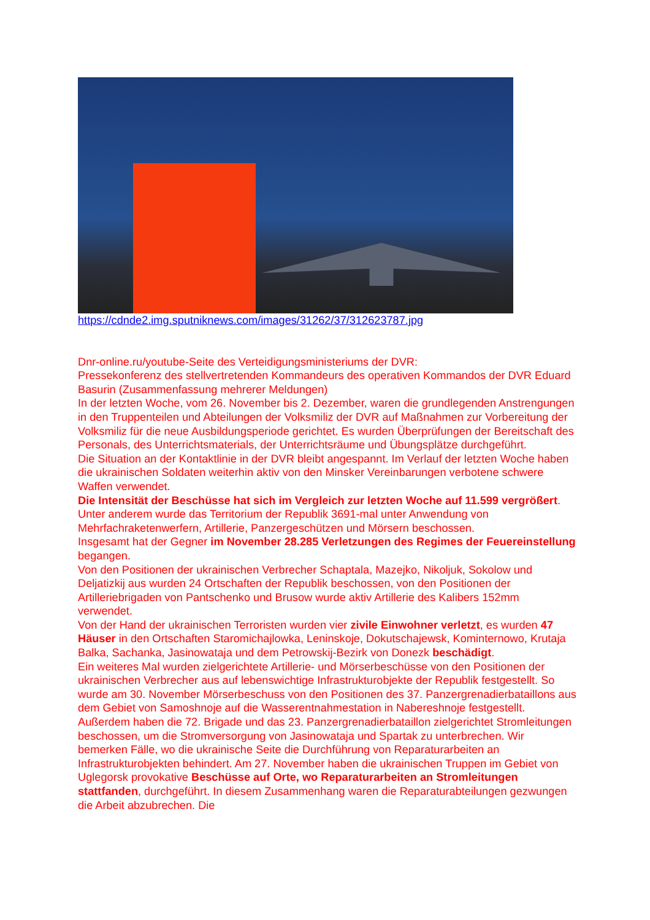https://cdnde2.img.sputniknews.com/images/31262/37/312623787.jpg
Dnr-online.ru/youtube-Seite des Verteidigungsministeriums der DVR:
Pressekonferenz des stellvertretenden Kommandeurs des operativen Kommandos der DVR Eduard Basurin (Zusammenfassung mehrerer Meldungen)
In der letzten Woche, vom 26. November bis 2. Dezember, waren die grundlegenden Anstrengungen in den Truppenteilen und Abteilungen der Volksmiliz der DVR auf Maßnahmen zur Vorbereitung der Volksmiliz für die neue Ausbildungsperiode gerichtet. Es wurden Überprüfungen der Bereitschaft des Personals, des Unterrichtsmaterials, der Unterrichtsräume und Übungsplätze durchgeführt.
Die Situation an der Kontaktlinie in der DVR bleibt angespannt. Im Verlauf der letzten Woche haben die ukrainischen Soldaten weiterhin aktiv von den Minsker Vereinbarungen verbotene schwere Waffen verwendet.
Die Intensität der Beschüsse hat sich im Vergleich zur letzten Woche auf 11.599 vergrößert. Unter anderem wurde das Territorium der Republik 3691-mal unter Anwendung von Mehrfachraketenwerfern, Artillerie, Panzergeschützen und Mörsern beschossen.
Insgesamt hat der Gegner im November 28.285 Verletzungen des Regimes der Feuereinstellung begangen.
Von den Positionen der ukrainischen Verbrecher Schaptala, Mazejko, Nikoljuk, Sokolow und Deljatizkij aus wurden 24 Ortschaften der Republik beschossen, von den Positionen der Artilleriebrigaden von Pantschenko und Brusow wurde aktiv Artillerie des Kalibers 152mm verwendet.
Von der Hand der ukrainischen Terroristen wurden vier zivile Einwohner verletzt, es wurden 47 Häuser in den Ortschaften Staromichajlowka, Leninskoje, Dokutschajewsk, Kominternowo, Krutaja Balka, Sachanka, Jasinowataja und dem Petrowskij-Bezirk von Donezk beschädigt.
Ein weiteres Mal wurden zielgerichtete Artillerie- und Mörserbeschüsse von den Positionen der ukrainischen Verbrecher aus auf lebenswichtige Infrastrukturobjekte der Republik festgestellt. So wurde am 30. November Mörserbeschuss von den Positionen des 37. Panzergrenadierbataillons aus dem Gebiet von Samoshnoje auf die Wasserentnahmestation in Nabereshnoje festgestellt.
Außerdem haben die 72. Brigade und das 23. Panzergrenadierbataillon zielgerichtet Stromleitungen beschossen, um die Stromversorgung von Jasinowataja und Spartak zu unterbrechen. Wir bemerken Fälle, wo die ukrainische Seite die Durchführung von Reparaturarbeiten an Infrastrukturobjekten behindert. Am 27. November haben die ukrainischen Truppen im Gebiet von Uglegorsk provokative Beschüsse auf Orte, wo Reparaturarbeiten an Stromleitungen stattfanden, durchgeführt. In diesem Zusammenhang waren die Reparaturabteilungen gezwungen die Arbeit abzubrechen. Die